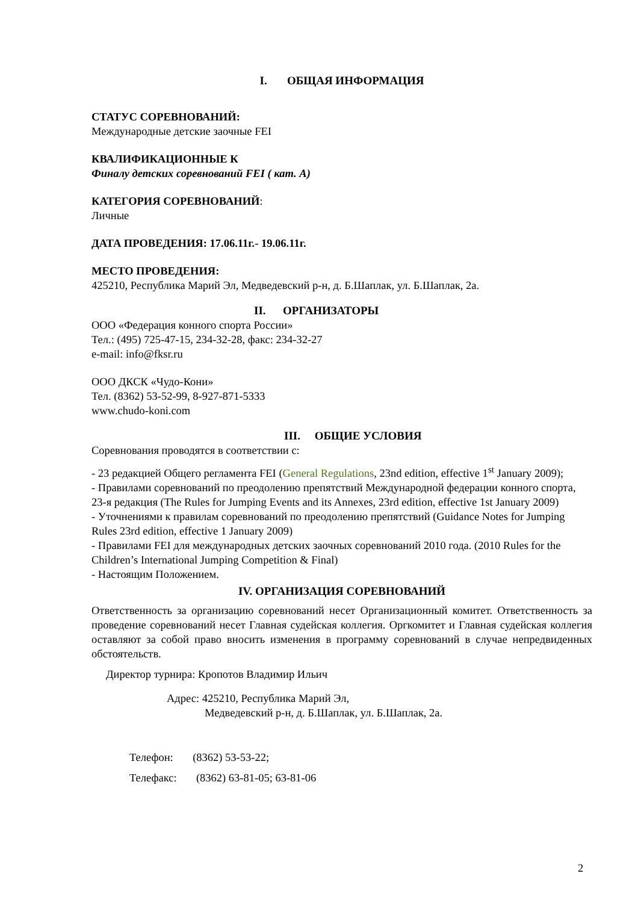I. ОБЩАЯ ИНФОРМАЦИЯ
СТАТУС СОРЕВНОВАНИЙ:
Международные детские заочные FEI
КВАЛИФИКАЦИОННЫЕ К
Финалу детских соревнований FEI ( кат. А)
КАТЕГОРИЯ СОРЕВНОВАНИЙ:
Личные
ДАТА ПРОВЕДЕНИЯ: 17.06.11г.- 19.06.11г.
МЕСТО ПРОВЕДЕНИЯ:
425210, Республика Марий Эл, Медведевский р-н, д. Б.Шаплак, ул. Б.Шаплак, 2а.
II. ОРГАНИЗАТОРЫ
ООО «Федерация конного спорта России»
Тел.: (495) 725-47-15, 234-32-28, факс: 234-32-27
e-mail: info@fksr.ru
ООО ДКСК «Чудо-Кони»
Тел. (8362) 53-52-99, 8-927-871-5333
www.chudo-koni.com
III. ОБЩИЕ УСЛОВИЯ
Соревнования проводятся в соответствии с:
- 23 редакцией Общего регламента FEI (General Regulations, 23nd edition, effective 1<sup>st</sup> January 2009);
- Правилами соревнований по преодолению препятствий Международной федерации конного спорта, 23-я редакция (The Rules for Jumping Events and its Annexes, 23rd edition, effective 1st January 2009)
- Уточнениями к правилам соревнований по преодолению препятствий (Guidance Notes for Jumping Rules 23rd edition, effective 1 January 2009)
- Правилами FEI для международных детских заочных соревнований 2010 года. (2010 Rules for the Children’s International Jumping Competition & Final)
- Настоящим Положением.
IV. ОРГАНИЗАЦИЯ СОРЕВНОВАНИЙ
Ответственность за организацию соревнований несет Организационный комитет. Ответственность за проведение соревнований несет Главная судейская коллегия. Оргкомитет и Главная судейская коллегия оставляют за собой право вносить изменения в программу соревнований в случае непредвиденных обстоятельств.
Директор турнира: Кропотов Владимир Ильич
Адрес: 425210, Республика Марий Эл,
Медведевский р-н, д. Б.Шаплак, ул. Б.Шаплак, 2а.
Телефон: (8362) 53-53-22;
Телефакс: (8362) 63-81-05; 63-81-06
2